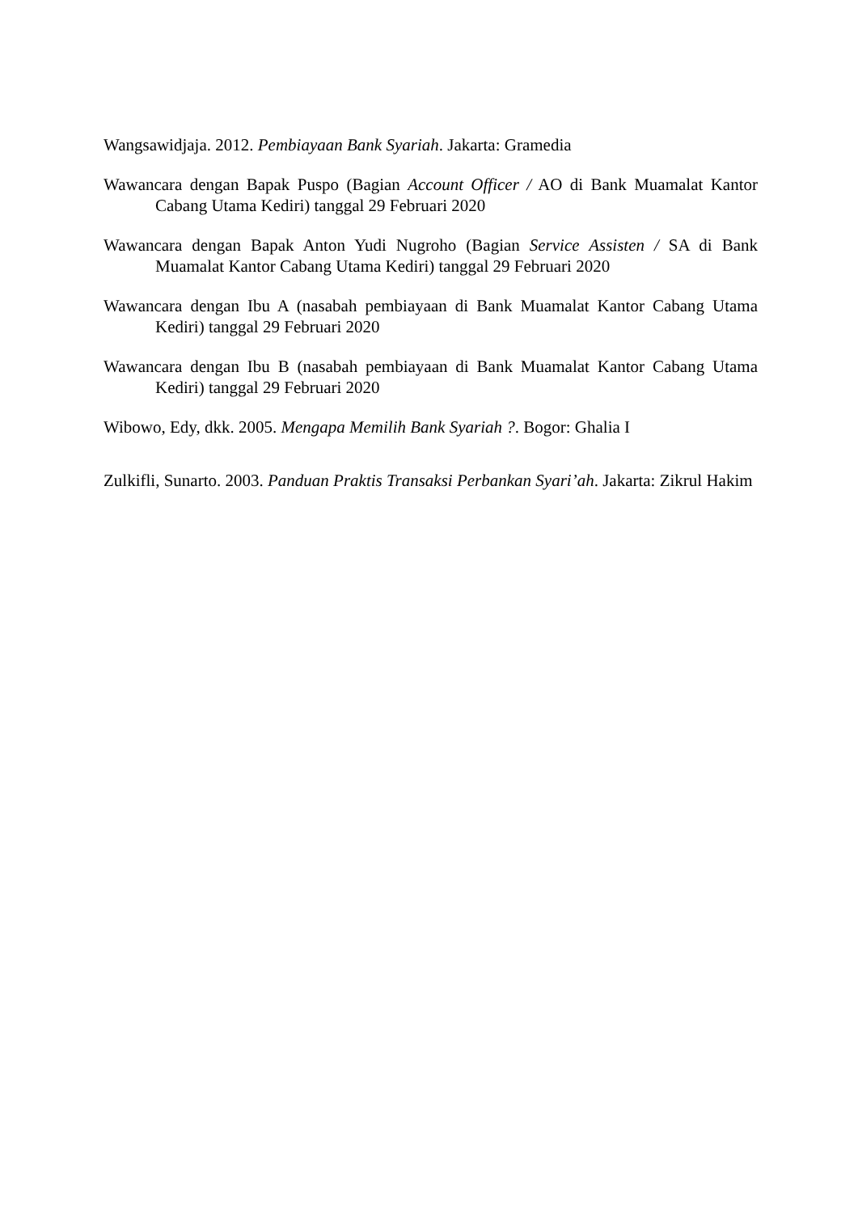Wangsawidjaja. 2012. Pembiayaan Bank Syariah. Jakarta: Gramedia
Wawancara dengan Bapak Puspo (Bagian Account Officer / AO di Bank Muamalat Kantor Cabang Utama Kediri) tanggal 29 Februari 2020
Wawancara dengan Bapak Anton Yudi Nugroho (Bagian Service Assisten / SA di Bank Muamalat Kantor Cabang Utama Kediri) tanggal 29 Februari 2020
Wawancara dengan Ibu A (nasabah pembiayaan di Bank Muamalat Kantor Cabang Utama Kediri) tanggal 29 Februari 2020
Wawancara dengan Ibu B (nasabah pembiayaan di Bank Muamalat Kantor Cabang Utama Kediri) tanggal 29 Februari 2020
Wibowo, Edy, dkk. 2005. Mengapa Memilih Bank Syariah ?. Bogor: Ghalia I
Zulkifli, Sunarto. 2003. Panduan Praktis Transaksi Perbankan Syari’ah. Jakarta: Zikrul Hakim